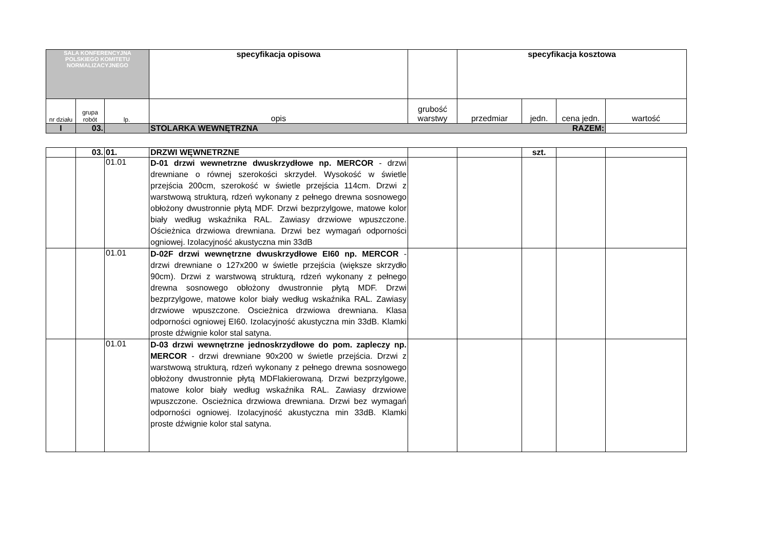| SALA KONFERENCYJNA POLSKIEGO KOMITETU NORMALIZACYJNEGO | | | specyfikacja opisowa | | specyfikacja kosztowa | | | |
| nr działu | grupa robót | lp. | opis | grubość warstwy | przedmiar | jedn. | cena jedn. | wartość |
| I | 03. | | STOLARKA WEWNĘTRZNA RAZEM: | | | | | |
| | 03. | 01. | DRZWI WĘWNETRZNE | | | szt. | | |
| | | 01.01 | D-01 drzwi wewnetrzne dwuskrzydłowe np. MERCOR - drzwi drewniane o równej szerokości skrzydeł. Wysokość w świetle przejścia 200cm, szerokość w świetle przejścia 114cm. Drzwi z warstwową strukturą, rdzeń wykonany z pełnego drewna sosnowego obłożony dwustronnie płytą MDF. Drzwi bezprzylgowe, matowe kolor biały według wskaźnika RAL. Zawiasy drzwiowe wpuszczone. Ościeżnica drzwiowa drewniana. Drzwi bez wymagań odporności ogniowej. Izolacyjność akustyczna min 33dB | | | | | |
| | | 01.01 | D-02F drzwi wewnętrzne dwuskrzydłowe EI60 np. MERCOR - drzwi drewniane o 127x200 w świetle przejścia (większe skrzydło 90cm). Drzwi z warstwową strukturą, rdzeń wykonany z pełnego drewna sosnowego obłożony dwustronnie płytą MDF. Drzwi bezprzylgowe, matowe kolor biały według wskaźnika RAL. Zawiasy drzwiowe wpuszczone. Oscieżnica drzwiowa drewniana. Klasa odporności ogniowej EI60. Izolacyjność akustyczna min 33dB. Klamki proste dźwignie kolor stal satyna. | | | | | |
| | | 01.01 | D-03 drzwi wewnętrzne jednoskrzydłowe do pom. zapleczy np. MERCOR - drzwi drewniane 90x200 w świetle przejścia. Drzwi z warstwową strukturą, rdzeń wykonany z pełnego drewna sosnowego obłożony dwustronnie płytą MDFlakierowaną. Drzwi bezprzylgowe, matowe kolor biały według wskaźnika RAL. Zawiasy drzwiowe wpuszczone. Oscieżnica drzwiowa drewniana. Drzwi bez wymagań odporności ogniowej. Izolacyjność akustyczna min 33dB. Klamki proste dźwignie kolor stal satyna. | | | | | |